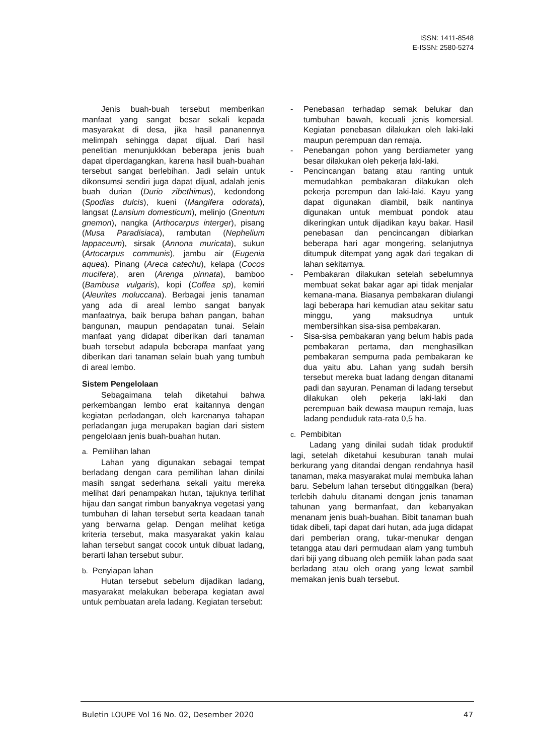ISSN: 1411-8548
E-ISSN: 2580-5274
Jenis buah-buah tersebut memberikan manfaat yang sangat besar sekali kepada masyarakat di desa, jika hasil pananennya melimpah sehingga dapat dijual. Dari hasil penelitian menunjukkkan beberapa jenis buah dapat diperdagangkan, karena hasil buah-buahan tersebut sangat berlebihan. Jadi selain untuk dikonsumsi sendiri juga dapat dijual, adalah jenis buah durian (Durio zibethimus), kedondong (Spodias dulcis), kueni (Mangifera odorata), langsat (Lansium domesticum), melinjo (Gnentum gnemon), nangka (Arthocarpus interger), pisang (Musa Paradisiaca), rambutan (Nephelium lappaceum), sirsak (Annona muricata), sukun (Artocarpus communis), jambu air (Eugenia aquea). Pinang (Areca catechu), kelapa (Cocos mucifera), aren (Arenga pinnata), bamboo (Bambusa vulgaris), kopi (Coffea sp), kemiri (Aleurites moluccana). Berbagai jenis tanaman yang ada di areal lembo sangat banyak manfaatnya, baik berupa bahan pangan, bahan bangunan, maupun pendapatan tunai. Selain manfaat yang didapat diberikan dari tanaman buah tersebut adapula beberapa manfaat yang diberikan dari tanaman selain buah yang tumbuh di areal lembo.
Sistem Pengelolaan
Sebagaimana telah diketahui bahwa perkembangan lembo erat kaitannya dengan kegiatan perladangan, oleh karenanya tahapan perladangan juga merupakan bagian dari sistem pengelolaan jenis buah-buahan hutan.
a. Pemilihan lahan
Lahan yang digunakan sebagai tempat berladang dengan cara pemilihan lahan dinilai masih sangat sederhana sekali yaitu mereka melihat dari penampakan hutan, tajuknya terlihat hijau dan sangat rimbun banyaknya vegetasi yang tumbuhan di lahan tersebut serta keadaan tanah yang berwarna gelap. Dengan melihat ketiga kriteria tersebut, maka masyarakat yakin kalau lahan tersebut sangat cocok untuk dibuat ladang, berarti lahan tersebut subur.
b. Penyiapan lahan
Hutan tersebut sebelum dijadikan ladang, masyarakat melakukan beberapa kegiatan awal untuk pembuatan arela ladang. Kegiatan tersebut:
- Penebasan terhadap semak belukar dan tumbuhan bawah, kecuali jenis komersial. Kegiatan penebasan dilakukan oleh laki-laki maupun perempuan dan remaja.
- Penebangan pohon yang berdiameter yang besar dilakukan oleh pekerja laki-laki.
- Pencincangan batang atau ranting untuk memudahkan pembakaran dilakukan oleh pekerja perempun dan laki-laki. Kayu yang dapat digunakan diambil, baik nantinya digunakan untuk membuat pondok atau dikeringkan untuk dijadikan kayu bakar. Hasil penebasan dan pencincangan dibiarkan beberapa hari agar mongering, selanjutnya ditumpuk ditempat yang agak dari tegakan di lahan sekitarnya.
- Pembakaran dilakukan setelah sebelumnya membuat sekat bakar agar api tidak menjalar kemana-mana. Biasanya pembakaran diulangi lagi beberapa hari kemudian atau sekitar satu minggu, yang maksudnya untuk membersihkan sisa-sisa pembakaran.
- Sisa-sisa pembakaran yang belum habis pada pembakaran pertama, dan menghasilkan pembakaran sempurna pada pembakaran ke dua yaitu abu. Lahan yang sudah bersih tersebut mereka buat ladang dengan ditanami padi dan sayuran. Penaman di ladang tersebut dilakukan oleh pekerja laki-laki dan perempuan baik dewasa maupun remaja, luas ladang penduduk rata-rata 0,5 ha.
c. Pembibitan
Ladang yang dinilai sudah tidak produktif lagi, setelah diketahui kesuburan tanah mulai berkurang yang ditandai dengan rendahnya hasil tanaman, maka masyarakat mulai membuka lahan baru. Sebelum lahan tersebut ditinggalkan (bera) terlebih dahulu ditanami dengan jenis tanaman tahunan yang bermanfaat, dan kebanyakan menanam jenis buah-buahan. Bibit tanaman buah tidak dibeli, tapi dapat dari hutan, ada juga didapat dari pemberian orang, tukar-menukar dengan tetangga atau dari permudaan alam yang tumbuh dari biji yang dibuang oleh pemilik lahan pada saat berladang atau oleh orang yang lewat sambil memakan jenis buah tersebut.
Buletin LOUPE Vol 16 No. 02, Desember 2020 47